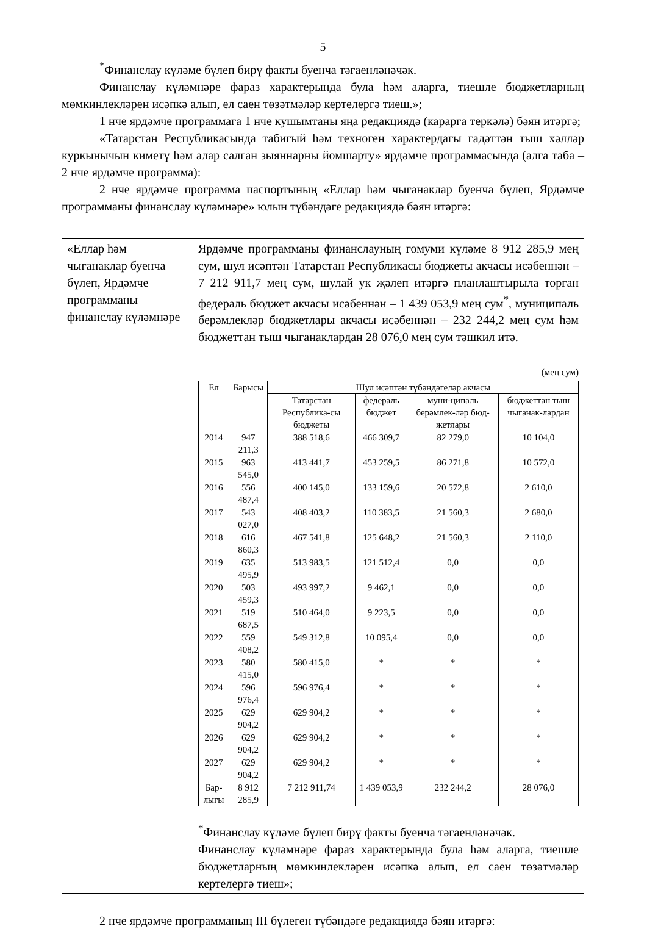5
<sup>*</sup> Финанслау күләме бүлеп бирү факты буенча тәгаенләнәчәк.
Финанслау күләмнәре фараз характерында була һәм аларга, тиешле бюджетларның мөмкинлекләрен исәпкә алып, ел саен төзәтмәләр кертелергә тиеш.»;
1 нче ярдәмче программага 1 нче кушымтаны яңа редакциядә (карарга теркәлә) бәян итәргә;
«Татарстан Республикасында табигый һәм техноген характердагы гадәттән тыш хәлләр куркынычын киметү һәм алар салган зыяннарны йомшарту» ярдәмче программасында (алга таба – 2 нче ярдәмче программа):
2 нче ярдәмче программа паспортының «Еллар һәм чыганаклар буенча бүлеп, Ярдәмче программаны финанслау күләмнәре» юлын түбәндәге редакциядә бәян итәргә:
| «Еллар һәм чыганаклар буенча бүлеп, Ярдәмче программаны финанслау күләмнәре | Ярдәмче программаны финанслауның гомуми күләме 8 912 285,9 мең сум, шул исәптән Татарстан Республикасы бюджеты акчасы исәбеннән – 7 212 911,7 мең сум, шулай ук җәлеп итәргә планлаштырыла торган федераль бюджет акчасы исәбеннән – 1 439 053,9 мең сум<sup>*</sup>, муниципаль берәмлекләр бюджетлары акчасы исәбеннән – 232 244,2 мең сум һәм бюджеттан тыш чыганаклардан 28 076,0 мең сум тәшкил итә. (мең сум) / Ел / Барысы / Шул исәптән түбәндәгеләр акчасы / / / / / --- / --- / --- / --- / --- / --- / / / / Татарстан Республика-сы бюджеты / федераль бюджет / муни-ципаль берәмлек-ләр бюд-жетлары / бюджеттан тыш чыганак-лардан / / 2014 / 947 211,3 / 388 518,6 / 466 309,7 / 82 279,0 / 10 104,0 / / 2015 / 963 545,0 / 413 441,7 / 453 259,5 / 86 271,8 / 10 572,0 / / 2016 / 556 487,4 / 400 145,0 / 133 159,6 / 20 572,8 / 2 610,0 / / 2017 / 543 027,0 / 408 403,2 / 110 383,5 / 21 560,3 / 2 680,0 / / 2018 / 616 860,3 / 467 541,8 / 125 648,2 / 21 560,3 / 2 110,0 / / 2019 / 635 495,9 / 513 983,5 / 121 512,4 / 0,0 / 0,0 / / 2020 / 503 459,3 / 493 997,2 / 9 462,1 / 0,0 / 0,0 / / 2021 / 519 687,5 / 510 464,0 / 9 223,5 / 0,0 / 0,0 / / 2022 / 559 408,2 / 549 312,8 / 10 095,4 / 0,0 / 0,0 / / 2023 / 580 415,0 / 580 415,0 / * / * / * / / 2024 / 596 976,4 / 596 976,4 / * / * / * / / 2025 / 629 904,2 / 629 904,2 / * / * / * / / 2026 / 629 904,2 / 629 904,2 / * / * / * / / 2027 / 629 904,2 / 629 904,2 / * / * / * / / Бар-лыгы / 8 912 285,9 / 7 212 911,74 / 1 439 053,9 / 232 244,2 / 28 076,0 / <sup>*</sup> Финанслау күләме бүлеп бирү факты буенча тәгаенләнәчәк. Финанслау күләмнәре фараз характерында була һәм аларга, тиешле бюджетларның мөмкинлекләрен исәпкә алып, ел саен төзәтмәләр кертелергә тиеш»; |
2 нче ярдәмче программаның III бүлеген түбәндәге редакциядә бәян итәргә: